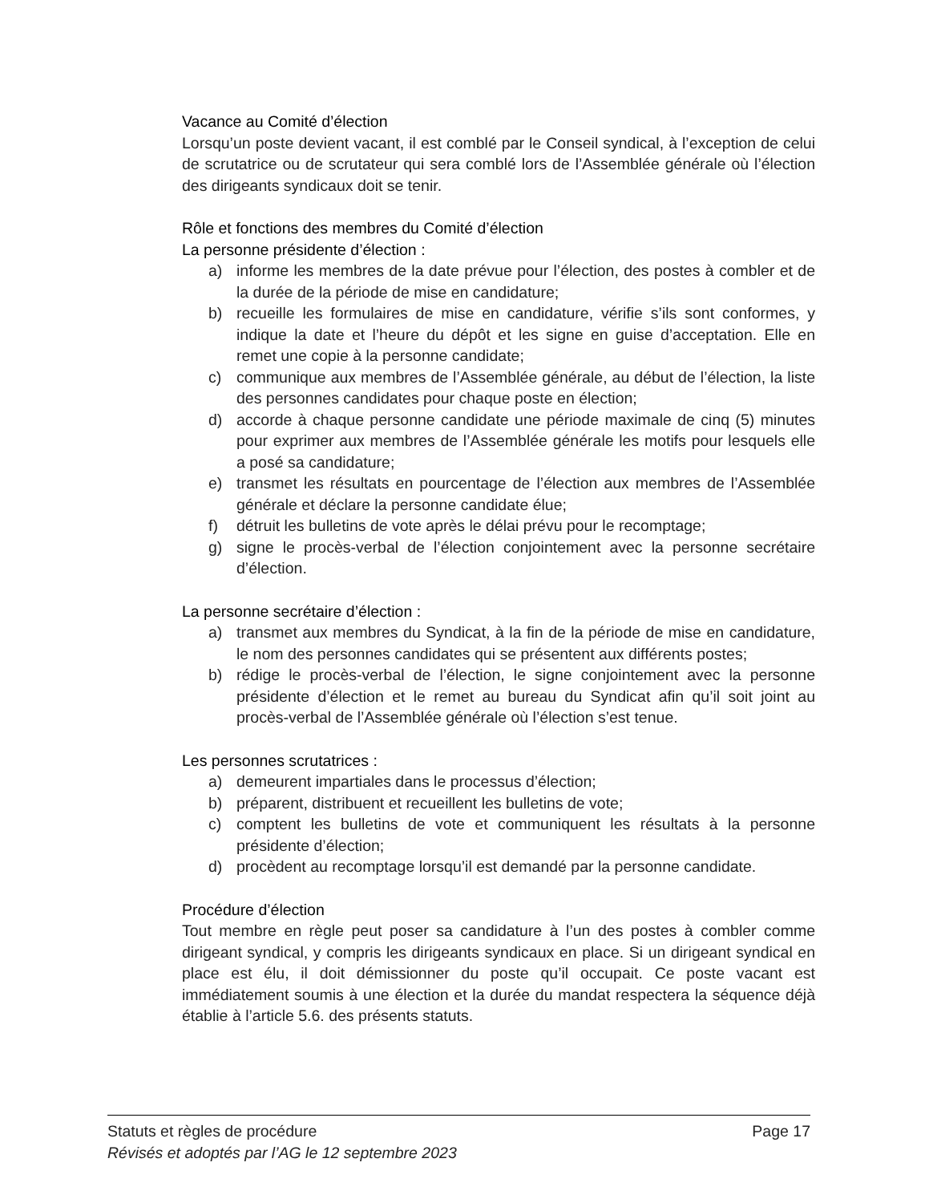Vacance au Comité d’élection
Lorsqu’un poste devient vacant, il est comblé par le Conseil syndical, à l’exception de celui de scrutatrice ou de scrutateur qui sera comblé lors de l’Assemblée générale où l’élection des dirigeants syndicaux doit se tenir.
Rôle et fonctions des membres du Comité d’élection
La personne présidente d’élection :
a) informe les membres de la date prévue pour l’élection, des postes à combler et de la durée de la période de mise en candidature;
b) recueille les formulaires de mise en candidature, vérifie s’ils sont conformes, y indique la date et l’heure du dépôt et les signe en guise d’acceptation. Elle en remet une copie à la personne candidate;
c) communique aux membres de l’Assemblée générale, au début de l’élection, la liste des personnes candidates pour chaque poste en élection;
d) accorde à chaque personne candidate une période maximale de cinq (5) minutes pour exprimer aux membres de l’Assemblée générale les motifs pour lesquels elle a posé sa candidature;
e) transmet les résultats en pourcentage de l’élection aux membres de l’Assemblée générale et déclare la personne candidate élue;
f) détruit les bulletins de vote après le délai prévu pour le recomptage;
g) signe le procès-verbal de l’élection conjointement avec la personne secrétaire d’élection.
La personne secrétaire d’élection :
a) transmet aux membres du Syndicat, à la fin de la période de mise en candidature, le nom des personnes candidates qui se présentent aux différents postes;
b) rédige le procès-verbal de l’élection, le signe conjointement avec la personne présidente d’élection et le remet au bureau du Syndicat afin qu’il soit joint au procès-verbal de l’Assemblée générale où l’élection s’est tenue.
Les personnes scrutatrices :
a) demeurent impartiales dans le processus d’élection;
b) préparent, distribuent et recueillent les bulletins de vote;
c) comptent les bulletins de vote et communiquent les résultats à la personne présidente d’élection;
d) procèdent au recomptage lorsqu’il est demandé par la personne candidate.
Procédure d’élection
Tout membre en règle peut poser sa candidature à l’un des postes à combler comme dirigeant syndical, y compris les dirigeants syndicaux en place. Si un dirigeant syndical en place est élu, il doit démissionner du poste qu’il occupait. Ce poste vacant est immédiatement soumis à une élection et la durée du mandat respectera la séquence déjà établie à l’article 5.6. des présents statuts.
Statuts et règles de procédure Page 17
Révisés et adoptés par l’AG le 12 septembre 2023